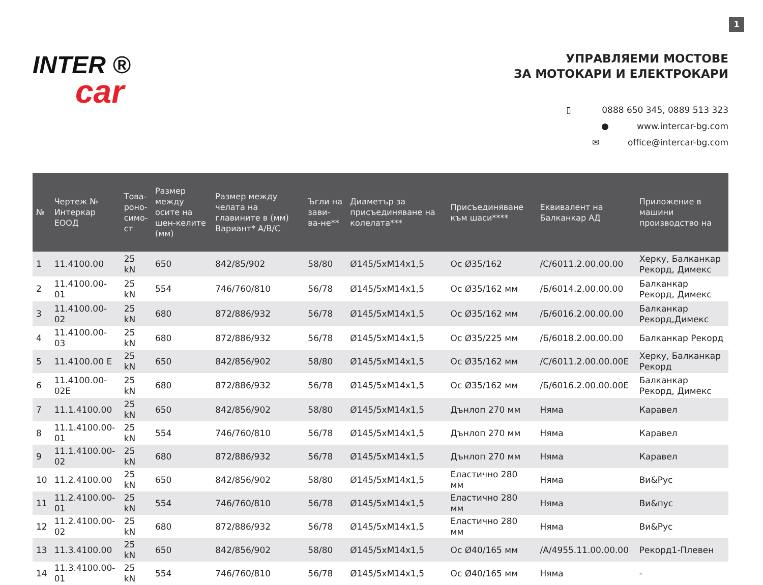1
INTER ®
car
УПРАВЛЯЕМИ МОСТОВЕ
ЗА МОТОКАРИ И ЕЛЕКТРОКАРИ
▯ 0888 650 345, 0889 513 323
● www.intercar-bg.com
✉ office@intercar-bg.com
| № | Чертеж № Интеркар ЕООД | Това- роно- симо- ст | Размер между осите на шен-келите (мм) | Размер между челата на главините в (мм) Вариант* A/B/C | Ъгли на зави-ва-не** | Диаметър за присъединяване на колелата*** | Присъединяване към шаси**** | Еквивалент на Балканкар АД | Приложение в машини производство на |
| --- | --- | --- | --- | --- | --- | --- | --- | --- | --- |
| 1 | 11.4100.00 | 25 kN | 650 | 842/85/902 | 58/80 | Ø145/5xM14x1,5 | Ос Ø35/162 | /С/6011.2.00.00.00 | Херку, Балканкар Рекорд, Димекс |
| 2 | 11.4100.00-01 | 25 kN | 554 | 746/760/810 | 56/78 | Ø145/5xM14x1,5 | Ос Ø35/162 мм | /Б/6014.2.00.00.00 | Балканкар Рекорд, Димекс |
| 3 | 11.4100.00-02 | 25 kN | 680 | 872/886/932 | 56/78 | Ø145/5xM14x1,5 | Ос Ø35/162 мм | /Б/6016.2.00.00.00 | Балканкар Рекорд,Димекс |
| 4 | 11.4100.00-03 | 25 kN | 680 | 872/886/932 | 56/78 | Ø145/5xM14x1,5 | Ос Ø35/225 мм | /Б/6018.2.00.00.00 | Балканкар Рекорд |
| 5 | 11.4100.00 E | 25 kN | 650 | 842/856/902 | 58/80 | Ø145/5xM14x1,5 | Ос Ø35/162 мм | /С/6011.2.00.00.00Е | Херку, Балканкар Рекорд |
| 6 | 11.4100.00-02E | 25 kN | 680 | 872/886/932 | 56/78 | Ø145/5xM14x1,5 | Ос Ø35/162 мм | /Б/6016.2.00.00.00Е | Балканкар Рекорд, Димекс |
| 7 | 11.1.4100.00 | 25 kN | 650 | 842/856/902 | 58/80 | Ø145/5xM14x1,5 | Дънлоп 270 мм | Няма | Каравел |
| 8 | 11.1.4100.00-01 | 25 kN | 554 | 746/760/810 | 56/78 | Ø145/5xM14x1,5 | Дънлоп 270 мм | Няма | Каравел |
| 9 | 11.1.4100.00-02 | 25 kN | 680 | 872/886/932 | 56/78 | Ø145/5xM14x1,5 | Дънлоп 270 мм | Няма | Каравел |
| 10 | 11.2.4100.00 | 25 kN | 650 | 842/856/902 | 58/80 | Ø145/5xM14x1,5 | Еластично 280 мм | Няма | Ви&Рус |
| 11 | 11.2.4100.00-01 | 25 kN | 554 | 746/760/810 | 56/78 | Ø145/5xM14x1,5 | Еластично 280 мм | Няма | Ви&пус |
| 12 | 11.2.4100.00-02 | 25 kN | 680 | 872/886/932 | 56/78 | Ø145/5xM14x1,5 | Еластично 280 мм | Няма | Ви&Рус |
| 13 | 11.3.4100.00 | 25 kN | 650 | 842/856/902 | 58/80 | Ø145/5xM14x1,5 | Ос Ø40/165 мм | /А/4955.11.00.00.00 | Рекорд1-Плевен |
| 14 | 11.3.4100.00-01 | 25 kN | 554 | 746/760/810 | 56/78 | Ø145/5xM14x1,5 | Ос Ø40/165 мм | Няма | - |